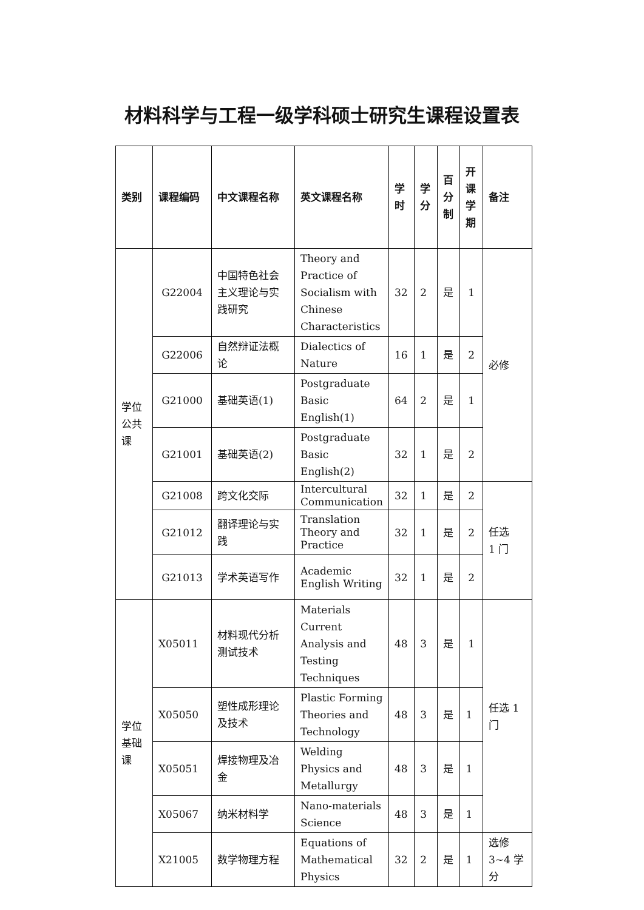材料科学与工程一级学科硕士研究生课程设置表
| 类别 | 课程编码 | 中文课程名称 | 英文课程名称 | 学 时 | 学 分 | 百 分 制 | 开 课 学 期 | 备注 |
| --- | --- | --- | --- | --- | --- | --- | --- | --- |
| 学位 公共 课 | G22004 | 中国特色社会主义理论与实践研究 | Theory and Practice of Socialism with Chinese Characteristics | 32 | 2 | 是 | 1 | 必修 |
| | G22006 | 自然辩证法概论 | Dialectics of Nature | 16 | 1 | 是 | 2 | |
| | G21000 | 基础英语(1) | Postgraduate Basic English(1) | 64 | 2 | 是 | 1 | |
| | G21001 | 基础英语(2) | Postgraduate Basic English(2) | 32 | 1 | 是 | 2 | |
| | G21008 | 跨文化交际 | Intercultural Communication | 32 | 1 | 是 | 2 | 任选 1 门 |
| | G21012 | 翻译理论与实践 | Translation Theory and Practice | 32 | 1 | 是 | 2 | |
| | G21013 | 学术英语写作 | Academic English Writing | 32 | 1 | 是 | 2 | |
| 学位 基础 课 | X05011 | 材料现代分析测试技术 | Materials Current Analysis and Testing Techniques | 48 | 3 | 是 | 1 | 任选 1 门 |
| | X05050 | 塑性成形理论及技术 | Plastic Forming Theories and Technology | 48 | 3 | 是 | 1 | |
| | X05051 | 焊接物理及冶金 | Welding Physics and Metallurgy | 48 | 3 | 是 | 1 | |
| | X05067 | 纳米材料学 | Nano-materials Science | 48 | 3 | 是 | 1 | |
| | X21005 | 数学物理方程 | Equations of Mathematical Physics | 32 | 2 | 是 | 1 | 选修 3~4 学分 |